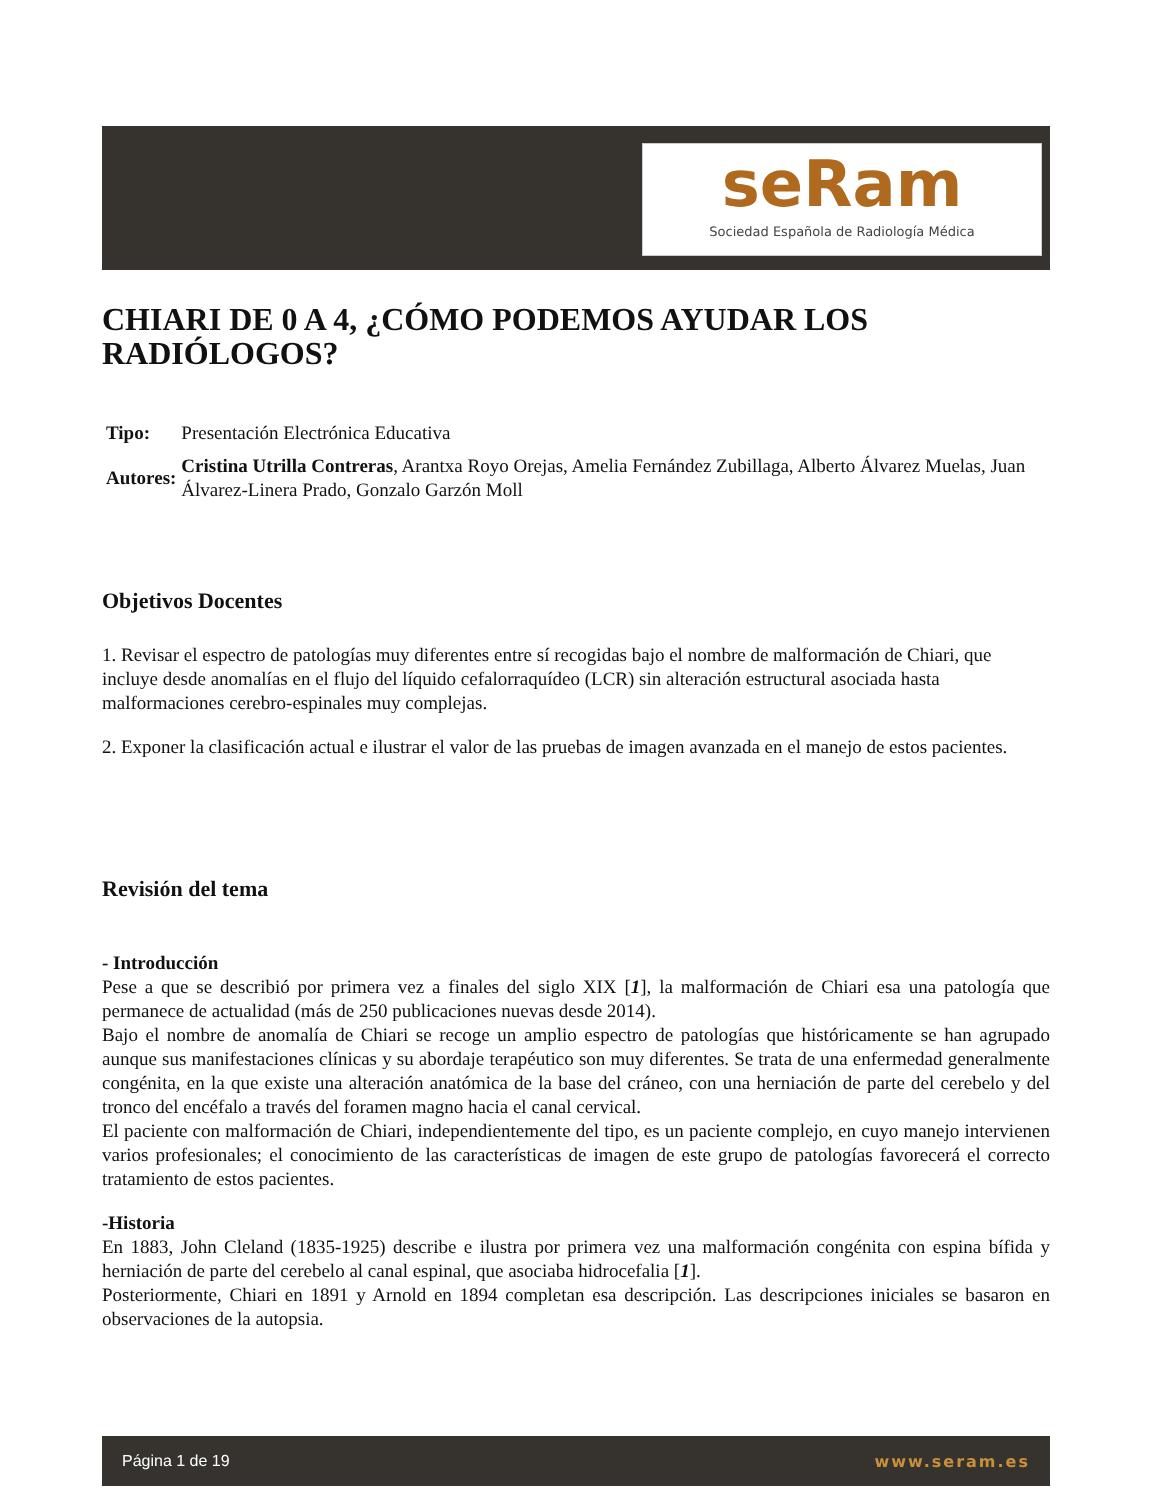seRam
Sociedad Española de Radiología Médica
CHIARI DE 0 A 4, ¿CÓMO PODEMOS AYUDAR LOS RADIÓLOGOS?
| Tipo: | Presentación Electrónica Educativa |
| Autores: | Cristina Utrilla Contreras , Arantxa Royo Orejas, Amelia Fernández Zubillaga, Alberto Álvarez Muelas, Juan Álvarez-Linera Prado, Gonzalo Garzón Moll |
Objetivos Docentes
1. Revisar el espectro de patologías muy diferentes entre sí recogidas bajo el nombre de malformación de Chiari, que incluye desde anomalías en el flujo del líquido cefalorraquídeo (LCR) sin alteración estructural asociada hasta malformaciones cerebro-espinales muy complejas.
2. Exponer la clasificación actual e ilustrar el valor de las pruebas de imagen avanzada en el manejo de estos pacientes.
Revisión del tema
- Introducción
Pese a que se describió por primera vez a finales del siglo XIX [1], la malformación de Chiari esa una patología que permanece de actualidad (más de 250 publicaciones nuevas desde 2014).
Bajo el nombre de anomalía de Chiari se recoge un amplio espectro de patologías que históricamente se han agrupado aunque sus manifestaciones clínicas y su abordaje terapéutico son muy diferentes. Se trata de una enfermedad generalmente congénita, en la que existe una alteración anatómica de la base del cráneo, con una herniación de parte del cerebelo y del tronco del encéfalo a través del foramen magno hacia el canal cervical.
El paciente con malformación de Chiari, independientemente del tipo, es un paciente complejo, en cuyo manejo intervienen varios profesionales; el conocimiento de las características de imagen de este grupo de patologías favorecerá el correcto tratamiento de estos pacientes.
-Historia
En 1883, John Cleland (1835-1925) describe e ilustra por primera vez una malformación congénita con espina bífida y herniación de parte del cerebelo al canal espinal, que asociaba hidrocefalia [1].
Posteriormente, Chiari en 1891 y Arnold en 1894 completan esa descripción. Las descripciones iniciales se basaron en observaciones de la autopsia.
Página 1 de 19 www.seram.es